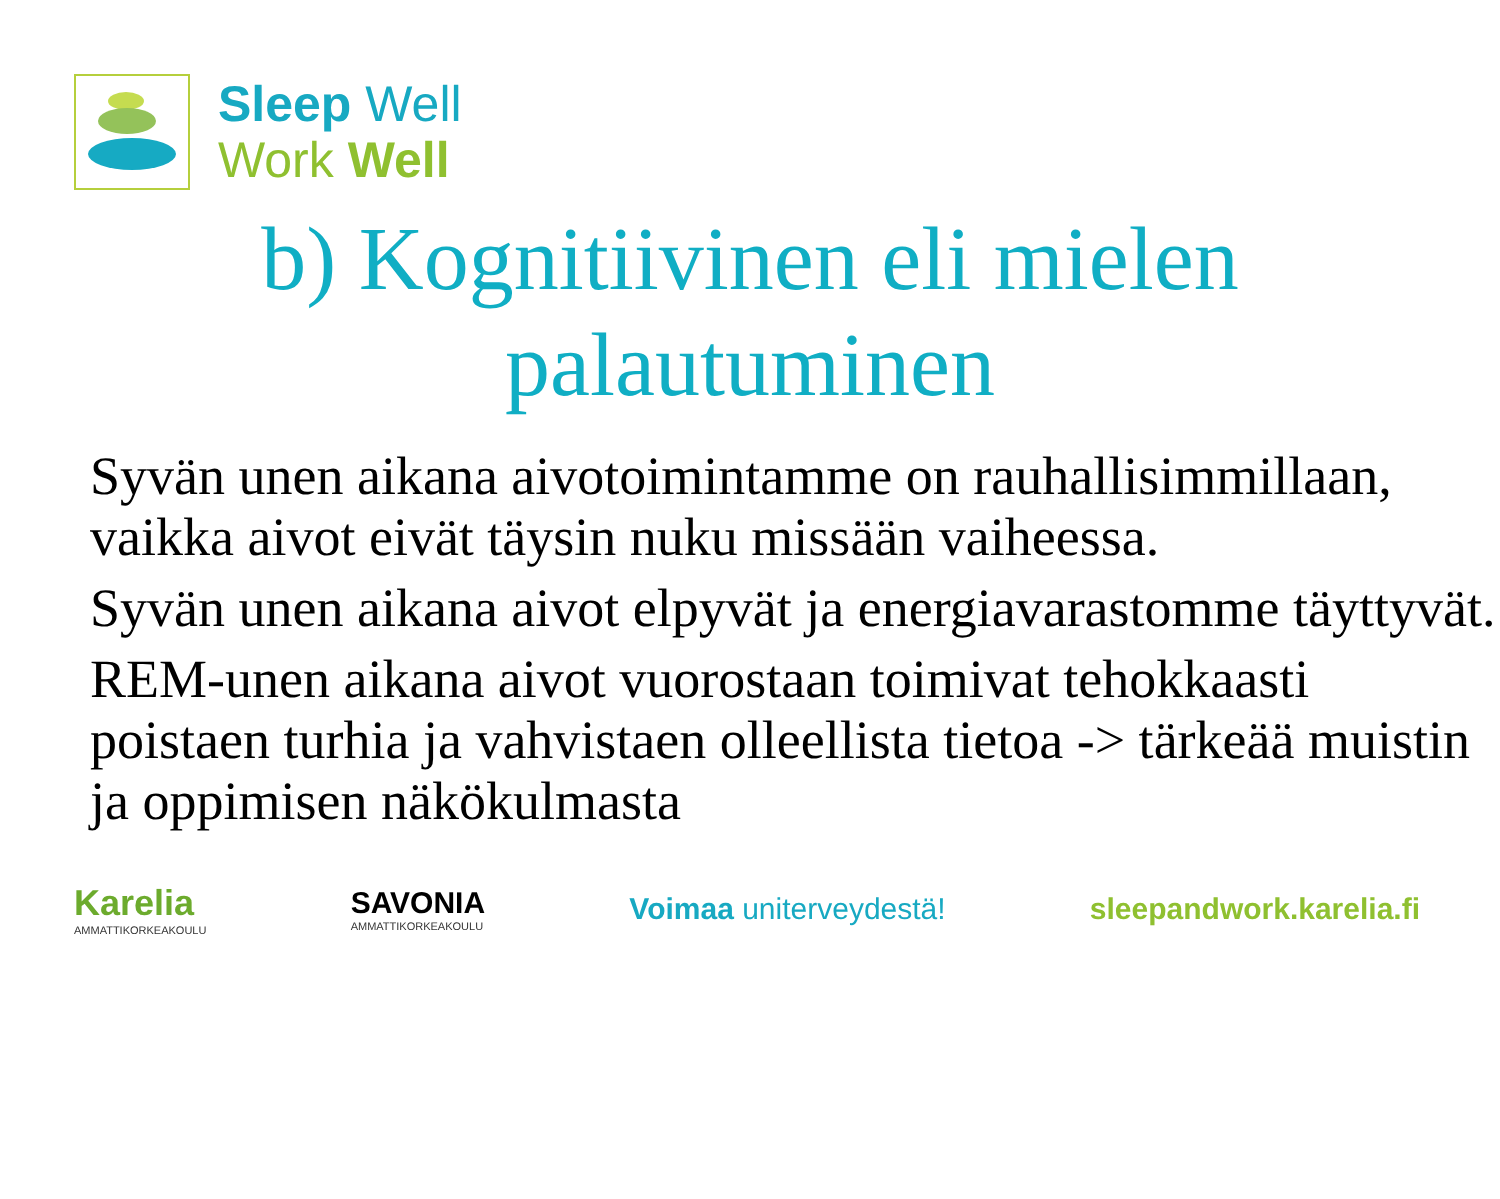Sleep Well
Work Well
b) Kognitiivinen eli mielen
palautuminen
Syvän unen aikana aivotoimintamme on rauhallisimmillaan, vaikka aivot eivät täysin nuku missään vaiheessa.
Syvän unen aikana aivot elpyvät ja energiavarastomme täyttyvät.
REM-unen aikana aivot vuorostaan toimivat tehokkaasti poistaen turhia ja vahvistaen olleellista tietoa -> tärkeää muistin ja oppimisen näkökulmasta
Karelia
AMMATTIKORKEAKOULU
SAVONIA
AMMATTIKORKEAKOULU
Voimaa uniterveydestä! sleepandwork.karelia.fi